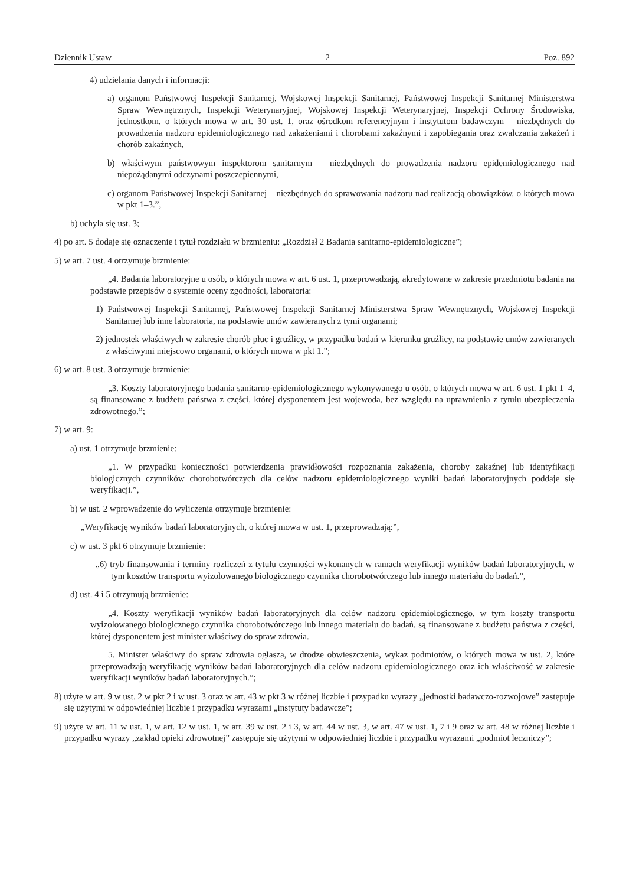Dziennik Ustaw – 2 – Poz. 892
4) udzielania danych i informacji:
a) organom Państwowej Inspekcji Sanitarnej, Wojskowej Inspekcji Sanitarnej, Państwowej Inspekcji Sanitarnej Ministerstwa Spraw Wewnętrznych, Inspekcji Weterynaryjnej, Wojskowej Inspekcji Weterynaryjnej, Inspekcji Ochrony Środowiska, jednostkom, o których mowa w art. 30 ust. 1, oraz ośrodkom referencyjnym i instytutom badawczym – niezbędnych do prowadzenia nadzoru epidemiologicznego nad zakażeniami i chorobami zakaźnymi i zapobiegania oraz zwalczania zakażeń i chorób zakaźnych,
b) właściwym państwowym inspektorom sanitarnym – niezbędnych do prowadzenia nadzoru epidemiologicznego nad niepożądanymi odczynami poszczepiennymi,
c) organom Państwowej Inspekcji Sanitarnej – niezbędnych do sprawowania nadzoru nad realizacją obowiązków, o których mowa w pkt 1–3.”,
b) uchyla się ust. 3;
4) po art. 5 dodaje się oznaczenie i tytuł rozdziału w brzmieniu: „Rozdział 2 Badania sanitarno-epidemiologiczne”;
5) w art. 7 ust. 4 otrzymuje brzmienie:
„4. Badania laboratoryjne u osób, o których mowa w art. 6 ust. 1, przeprowadzają, akredytowane w zakresie przedmiotu badania na podstawie przepisów o systemie oceny zgodności, laboratoria:
1) Państwowej Inspekcji Sanitarnej, Państwowej Inspekcji Sanitarnej Ministerstwa Spraw Wewnętrznych, Wojskowej Inspekcji Sanitarnej lub inne laboratoria, na podstawie umów zawieranych z tymi organami;
2) jednostek właściwych w zakresie chorób płuc i gruźlicy, w przypadku badań w kierunku gruźlicy, na podstawie umów zawieranych z właściwymi miejscowo organami, o których mowa w pkt 1.”;
6) w art. 8 ust. 3 otrzymuje brzmienie:
„3. Koszty laboratoryjnego badania sanitarno-epidemiologicznego wykonywanego u osób, o których mowa w art. 6 ust. 1 pkt 1–4, są finansowane z budżetu państwa z części, której dysponentem jest wojewoda, bez względu na uprawnienia z tytułu ubezpieczenia zdrowotnego.”;
7) w art. 9:
a) ust. 1 otrzymuje brzmienie:
„1. W przypadku konieczności potwierdzenia prawidłowości rozpoznania zakażenia, choroby zakaźnej lub identyfikacji biologicznych czynników chorobotwórczych dla celów nadzoru epidemiologicznego wyniki badań laboratoryjnych poddaje się weryfikacji.”,
b) w ust. 2 wprowadzenie do wyliczenia otrzymuje brzmienie:
„Weryfikację wyników badań laboratoryjnych, o której mowa w ust. 1, przeprowadzają:”,
c) w ust. 3 pkt 6 otrzymuje brzmienie:
„6) tryb finansowania i terminy rozliczeń z tytułu czynności wykonanych w ramach weryfikacji wyników badań laboratoryjnych, w tym kosztów transportu wyizolowanego biologicznego czynnika chorobotwórczego lub innego materiału do badań.”,
d) ust. 4 i 5 otrzymują brzmienie:
„4. Koszty weryfikacji wyników badań laboratoryjnych dla celów nadzoru epidemiologicznego, w tym koszty transportu wyizolowanego biologicznego czynnika chorobotwórczego lub innego materiału do badań, są finansowane z budżetu państwa z części, której dysponentem jest minister właściwy do spraw zdrowia.
5. Minister właściwy do spraw zdrowia ogłasza, w drodze obwieszczenia, wykaz podmiotów, o których mowa w ust. 2, które przeprowadzają weryfikację wyników badań laboratoryjnych dla celów nadzoru epidemiologicznego oraz ich właściwość w zakresie weryfikacji wyników badań laboratoryjnych.”;
8) użyte w art. 9 w ust. 2 w pkt 2 i w ust. 3 oraz w art. 43 w pkt 3 w różnej liczbie i przypadku wyrazy „jednostki badawczo-rozwojowe” zastępuje się użytymi w odpowiedniej liczbie i przypadku wyrazami „instytuty badawcze”;
9) użyte w art. 11 w ust. 1, w art. 12 w ust. 1, w art. 39 w ust. 2 i 3, w art. 44 w ust. 3, w art. 47 w ust. 1, 7 i 9 oraz w art. 48 w różnej liczbie i przypadku wyrazy „zakład opieki zdrowotnej” zastępuje się użytymi w odpowiedniej liczbie i przypadku wyrazami „podmiot leczniczy”;